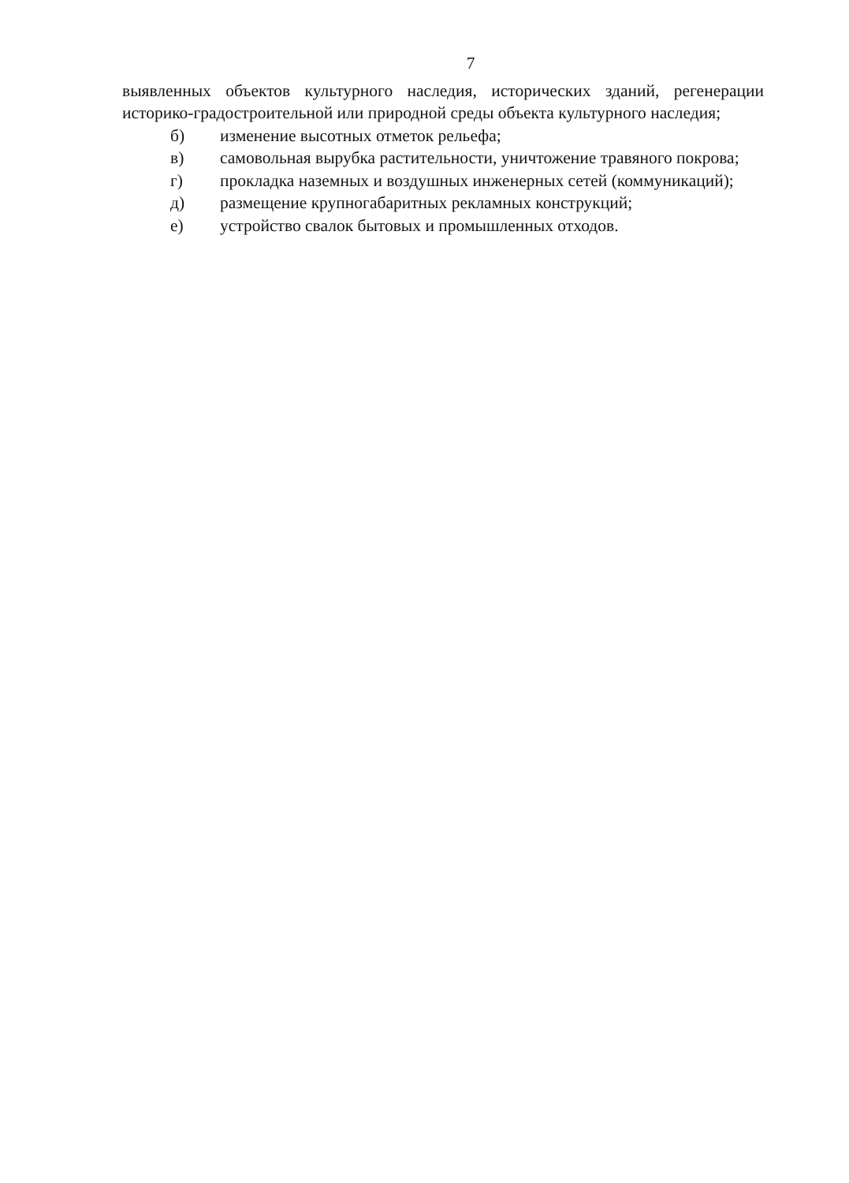7
выявленных объектов культурного наследия, исторических зданий, регенерации историко-градостроительной или природной среды объекта культурного наследия;
б) изменение высотных отметок рельефа;
в) самовольная вырубка растительности, уничтожение травяного покрова;
г) прокладка наземных и воздушных инженерных сетей (коммуникаций);
д) размещение крупногабаритных рекламных конструкций;
е) устройство свалок бытовых и промышленных отходов.